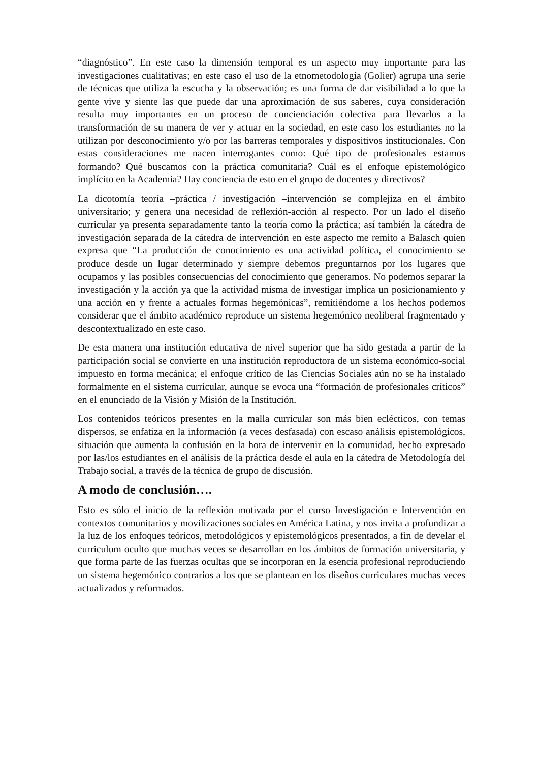“diagnóstico”. En este caso la dimensión temporal es un aspecto muy importante para las investigaciones cualitativas; en este caso el uso de la etnometodología (Golier) agrupa una serie de técnicas que utiliza la escucha y la observación; es una forma de dar visibilidad a lo que la gente vive y siente las que puede dar una aproximación de sus saberes, cuya consideración resulta muy importantes en un proceso de concienciación colectiva para llevarlos a la transformación de su manera de ver y actuar en la sociedad, en este caso los estudiantes no la utilizan por desconocimiento y/o por las barreras temporales y dispositivos institucionales. Con estas consideraciones me nacen interrogantes como: Qué tipo de profesionales estamos formando? Qué buscamos con la práctica comunitaria? Cuál es el enfoque epistemológico implícito en la Academia? Hay conciencia de esto en el grupo de docentes y directivos?
La dicotomía teoría –práctica / investigación –intervención se complejiza en el ámbito universitario; y genera una necesidad de reflexión-acción al respecto. Por un lado el diseño curricular ya presenta separadamente tanto la teoría como la práctica; así también la cátedra de investigación separada de la cátedra de intervención en este aspecto me remito a Balasch quien expresa que “La producción de conocimiento es una actividad política, el conocimiento se produce desde un lugar determinado y siempre debemos preguntarnos por los lugares que ocupamos y las posibles consecuencias del conocimiento que generamos. No podemos separar la investigación y la acción ya que la actividad misma de investigar implica un posicionamiento y una acción en y frente a actuales formas hegemónicas”, remitiéndome a los hechos podemos considerar que el ámbito académico reproduce un sistema hegemónico neoliberal fragmentado y descontextualizado en este caso.
De esta manera una institución educativa de nivel superior que ha sido gestada a partir de la participación social se convierte en una institución reproductora de un sistema económico-social impuesto en forma mecánica; el enfoque crítico de las Ciencias Sociales aún no se ha instalado formalmente en el sistema curricular, aunque se evoca una “formación de profesionales críticos” en el enunciado de la Visión y Misión de la Institución.
Los contenidos teóricos presentes en la malla curricular son más bien eclécticos, con temas dispersos, se enfatiza en la información (a veces desfasada) con escaso análisis epistemológicos, situación que aumenta la confusión en la hora de intervenir en la comunidad, hecho expresado por las/los estudiantes en el análisis de la práctica desde el aula en la cátedra de Metodología del Trabajo social, a través de la técnica de grupo de discusión.
A modo de conclusión….
Esto es sólo el inicio de la reflexión motivada por el curso Investigación e Intervención en contextos comunitarios y movilizaciones sociales en América Latina, y nos invita a profundizar a la luz de los enfoques teóricos, metodológicos y epistemológicos presentados, a fin de develar el curriculum oculto que muchas veces se desarrollan en los ámbitos de formación universitaria, y que forma parte de las fuerzas ocultas que se incorporan en la esencia profesional reproduciendo un sistema hegemónico contrarios a los que se plantean en los diseños curriculares muchas veces actualizados y reformados.